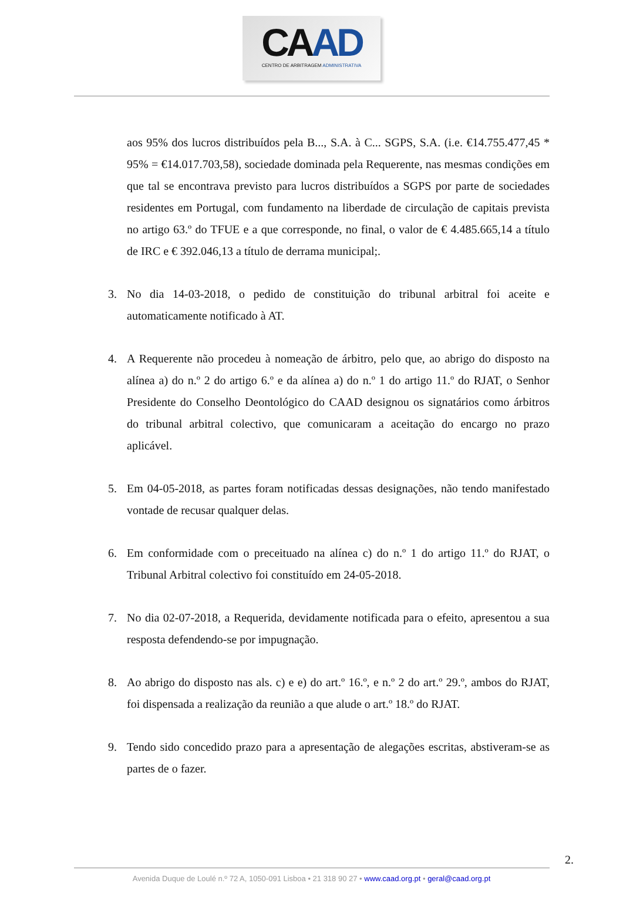CAAD
CENTRO DE ARBITRAGEM ADMINISTRATIVA
aos 95% dos lucros distribuídos pela B..., S.A. à C... SGPS, S.A. (i.e. €14.755.477,45 * 95% = €14.017.703,58), sociedade dominada pela Requerente, nas mesmas condições em que tal se encontrava previsto para lucros distribuídos a SGPS por parte de sociedades residentes em Portugal, com fundamento na liberdade de circulação de capitais prevista no artigo 63.º do TFUE e a que corresponde, no final, o valor de € 4.485.665,14 a título de IRC e € 392.046,13 a título de derrama municipal;.
3. No dia 14-03-2018, o pedido de constituição do tribunal arbitral foi aceite e automaticamente notificado à AT.
4. A Requerente não procedeu à nomeação de árbitro, pelo que, ao abrigo do disposto na alínea a) do n.º 2 do artigo 6.º e da alínea a) do n.º 1 do artigo 11.º do RJAT, o Senhor Presidente do Conselho Deontológico do CAAD designou os signatários como árbitros do tribunal arbitral colectivo, que comunicaram a aceitação do encargo no prazo aplicável.
5. Em 04-05-2018, as partes foram notificadas dessas designações, não tendo manifestado vontade de recusar qualquer delas.
6. Em conformidade com o preceituado na alínea c) do n.º 1 do artigo 11.º do RJAT, o Tribunal Arbitral colectivo foi constituído em 24-05-2018.
7. No dia 02-07-2018, a Requerida, devidamente notificada para o efeito, apresentou a sua resposta defendendo-se por impugnação.
8. Ao abrigo do disposto nas als. c) e e) do art.º 16.º, e n.º 2 do art.º 29.º, ambos do RJAT, foi dispensada a realização da reunião a que alude o art.º 18.º do RJAT.
9. Tendo sido concedido prazo para a apresentação de alegações escritas, abstiveram-se as partes de o fazer.
2.
Avenida Duque de Loulé n.º 72 A, 1050-091 Lisboa • 21 318 90 27 • www.caad.org.pt • geral@caad.org.pt